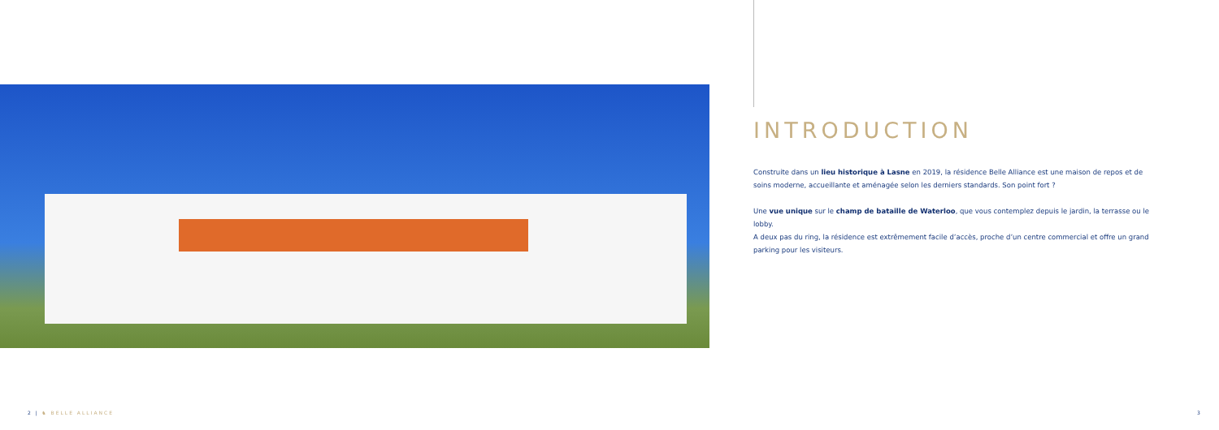INTRODUCTION
Construite dans un lieu historique à Lasne en 2019, la résidence Belle Alliance est une maison de repos et de soins moderne, accueillante et aménagée selon les derniers standards. Son point fort ?
Une vue unique sur le champ de bataille de Waterloo, que vous contemplez depuis le jardin, la terrasse ou le lobby.
A deux pas du ring, la résidence est extrêmement facile d’accès, proche d’un centre commercial et offre un grand parking pour les visiteurs.
2 | ♞ BELLE ALLIANCE 3